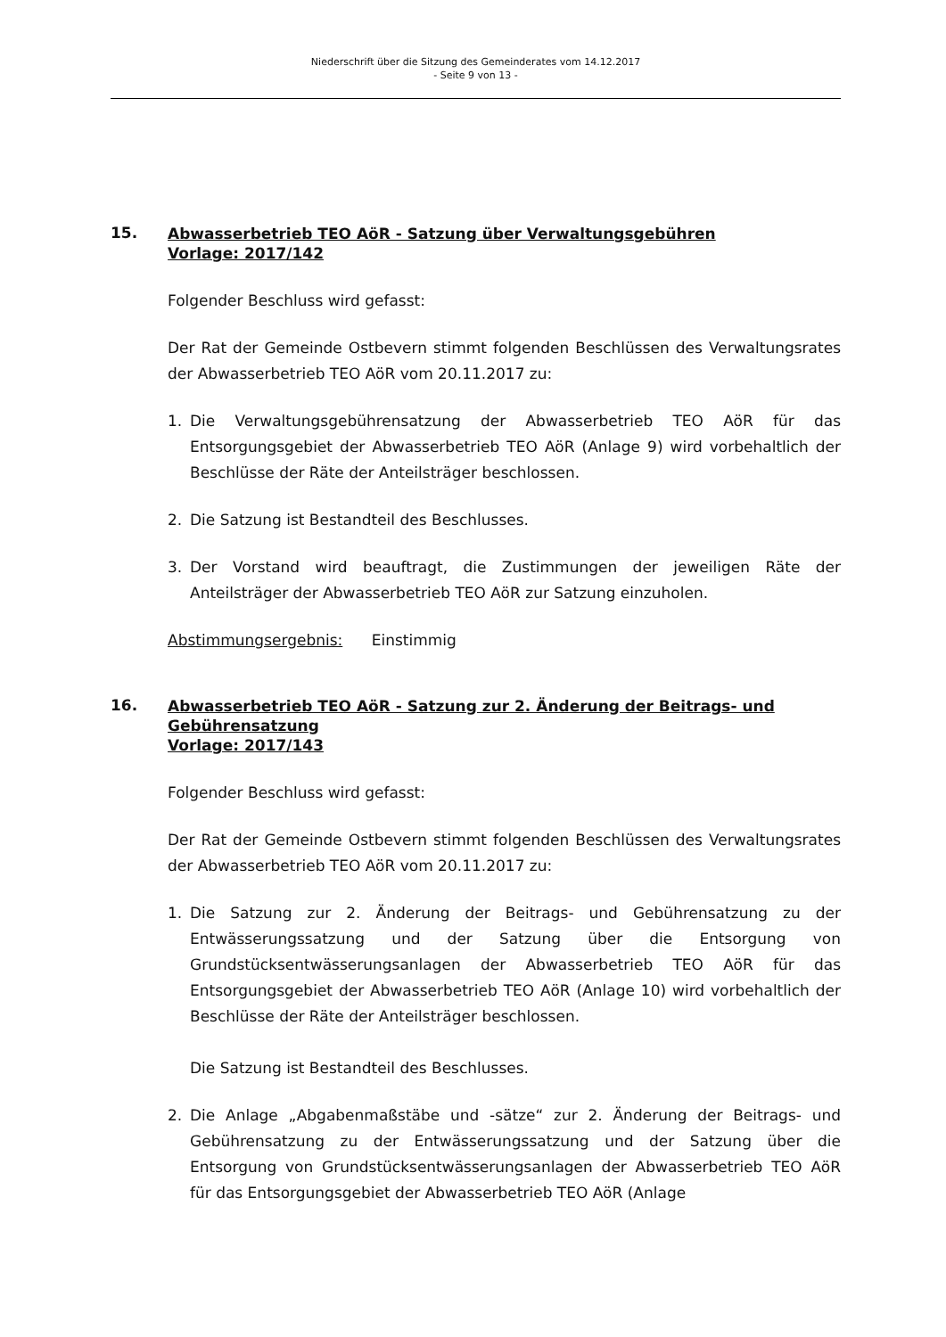Niederschrift über die Sitzung des Gemeinderates vom 14.12.2017
- Seite 9 von 13 -
15.
Abwasserbetrieb TEO AöR - Satzung über Verwaltungsgebühren
Vorlage: 2017/142
Folgender Beschluss wird gefasst:
Der Rat der Gemeinde Ostbevern stimmt folgenden Beschlüssen des Verwaltungsrates der Abwasserbetrieb TEO AöR vom 20.11.2017 zu:
1. Die Verwaltungsgebührensatzung der Abwasserbetrieb TEO AöR für das Entsorgungsgebiet der Abwasserbetrieb TEO AöR (Anlage 9) wird vorbehaltlich der Beschlüsse der Räte der Anteilsträger beschlossen.
2. Die Satzung ist Bestandteil des Beschlusses.
3. Der Vorstand wird beauftragt, die Zustimmungen der jeweiligen Räte der Anteilsträger der Abwasserbetrieb TEO AöR zur Satzung einzuholen.
Abstimmungsergebnis: Einstimmig
16.
Abwasserbetrieb TEO AöR - Satzung zur 2. Änderung der Beitrags- und Gebührensatzung
Vorlage: 2017/143
Folgender Beschluss wird gefasst:
Der Rat der Gemeinde Ostbevern stimmt folgenden Beschlüssen des Verwaltungsrates der Abwasserbetrieb TEO AöR vom 20.11.2017 zu:
1. Die Satzung zur 2. Änderung der Beitrags- und Gebührensatzung zu der Entwässerungssatzung und der Satzung über die Entsorgung von Grundstücksentwässerungsanlagen der Abwasserbetrieb TEO AöR für das Entsorgungsgebiet der Abwasserbetrieb TEO AöR (Anlage 10) wird vorbehaltlich der Beschlüsse der Räte der Anteilsträger beschlossen.
Die Satzung ist Bestandteil des Beschlusses.
2. Die Anlage „Abgabenmaßstäbe und -sätze“ zur 2. Änderung der Beitrags- und Gebührensatzung zu der Entwässerungssatzung und der Satzung über die Entsorgung von Grundstücksentwässerungsanlagen der Abwasserbetrieb TEO AöR für das Entsorgungsgebiet der Abwasserbetrieb TEO AöR (Anlage